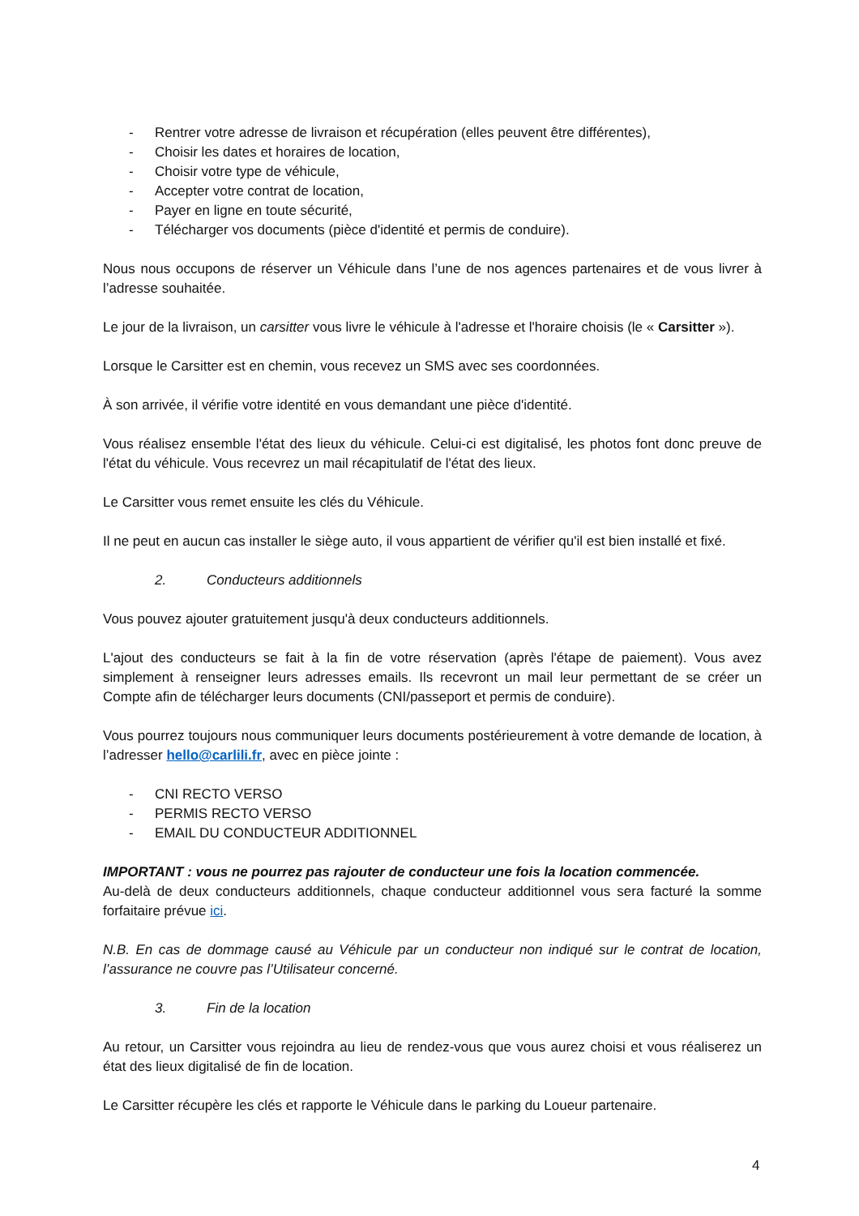- Rentrer votre adresse de livraison et récupération (elles peuvent être différentes),
- Choisir les dates et horaires de location,
- Choisir votre type de véhicule,
- Accepter votre contrat de location,
- Payer en ligne en toute sécurité,
- Télécharger vos documents (pièce d'identité et permis de conduire).
Nous nous occupons de réserver un Véhicule dans l’une de nos agences partenaires et de vous livrer à l’adresse souhaitée.
Le jour de la livraison, un carsitter vous livre le véhicule à l'adresse et l'horaire choisis (le « Carsitter »).
Lorsque le Carsitter est en chemin, vous recevez un SMS avec ses coordonnées.
À son arrivée, il vérifie votre identité en vous demandant une pièce d'identité.
Vous réalisez ensemble l'état des lieux du véhicule. Celui-ci est digitalisé, les photos font donc preuve de l'état du véhicule. Vous recevrez un mail récapitulatif de l'état des lieux.
Le Carsitter vous remet ensuite les clés du Véhicule.
Il ne peut en aucun cas installer le siège auto, il vous appartient de vérifier qu'il est bien installé et fixé.
2. Conducteurs additionnels
Vous pouvez ajouter gratuitement jusqu'à deux conducteurs additionnels.
L'ajout des conducteurs se fait à la fin de votre réservation (après l'étape de paiement). Vous avez simplement à renseigner leurs adresses emails. Ils recevront un mail leur permettant de se créer un Compte afin de télécharger leurs documents (CNI/passeport et permis de conduire).
Vous pourrez toujours nous communiquer leurs documents postérieurement à votre demande de location, à l’adresser hello@carlili.fr, avec en pièce jointe :
- CNI RECTO VERSO
- PERMIS RECTO VERSO
- EMAIL DU CONDUCTEUR ADDITIONNEL
IMPORTANT : vous ne pourrez pas rajouter de conducteur une fois la location commencée.
Au-delà de deux conducteurs additionnels, chaque conducteur additionnel vous sera facturé la somme forfaitaire prévue ici.
N.B. En cas de dommage causé au Véhicule par un conducteur non indiqué sur le contrat de location, l’assurance ne couvre pas l’Utilisateur concerné.
3. Fin de la location
Au retour, un Carsitter vous rejoindra au lieu de rendez-vous que vous aurez choisi et vous réaliserez un état des lieux digitalisé de fin de location.
Le Carsitter récupère les clés et rapporte le Véhicule dans le parking du Loueur partenaire.
4